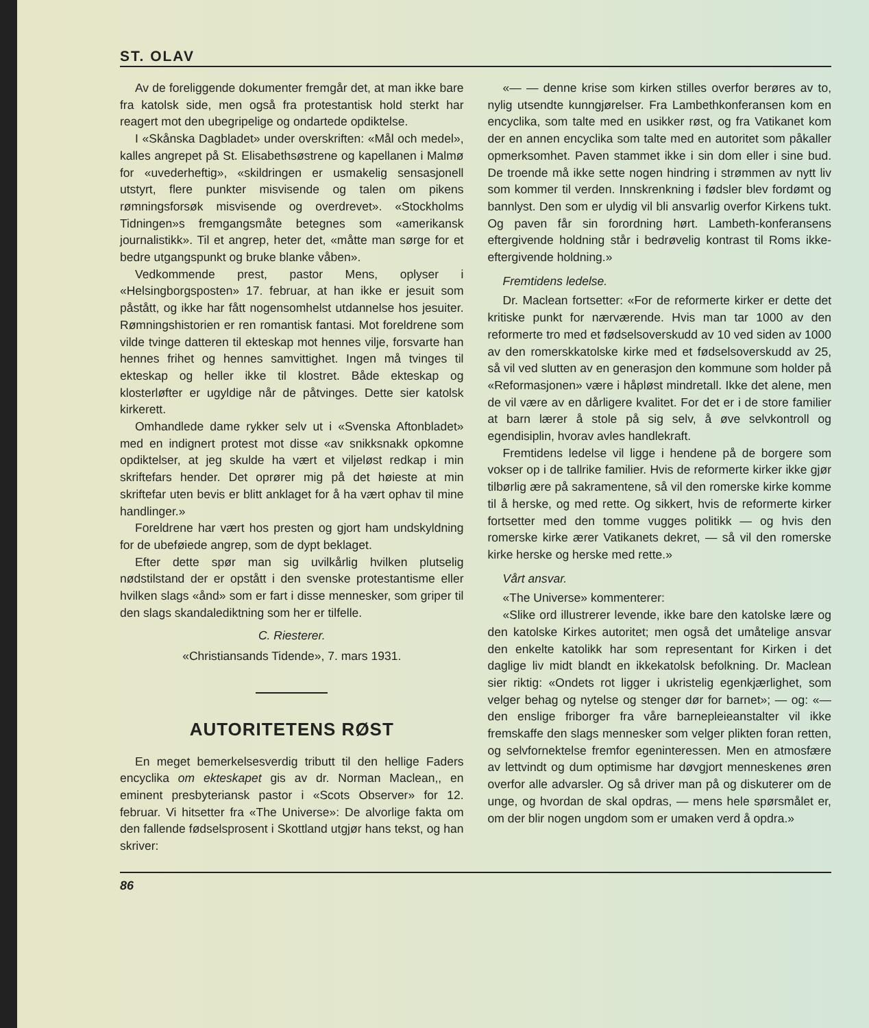ST. OLAV
Av de foreliggende dokumenter fremgår det, at man ikke bare fra katolsk side, men også fra protestantisk hold sterkt har reagert mot den ubegripelige og ondartede opdiktelse.
I «Skånska Dagbladet» under overskriften: «Mål och medel», kalles angrepet på St. Elisabethsøstrene og kapellanen i Malmø for «uvederheftig», «skildringen er usmakelig sensasjonell utstyrt, flere punkter misvisende og talen om pikens rømningsforsøk misvisende og overdrevet». «Stockholms Tidningen»s fremgangsmåte betegnes som «amerikansk journalistikk». Til et angrep, heter det, «måtte man sørge for et bedre utgangspunkt og bruke blanke våben».
Vedkommende prest, pastor Mens, oplyser i «Helsingborgsposten» 17. februar, at han ikke er jesuit som påstått, og ikke har fått nogensomhelst utdannelse hos jesuiter. Rømningshistorien er ren romantisk fantasi. Mot foreldrene som vilde tvinge datteren til ekteskap mot hennes vilje, forsvarte han hennes frihet og hennes samvittighet. Ingen må tvinges til ekteskap og heller ikke til klostret. Både ekteskap og klosterløfter er ugyldige når de påtvinges. Dette sier katolsk kirkerett.
Omhandlede dame rykker selv ut i «Svenska Aftonbladet» med en indignert protest mot disse «av snikksnakk opkomne opdiktelser, at jeg skulde ha vært et viljeløst redkap i min skriftefars hender. Det oprører mig på det høieste at min skriftefar uten bevis er blitt anklaget for å ha vært ophav til mine handlinger.»
Foreldrene har vært hos presten og gjort ham undskyldning for de ubeføiede angrep, som de dypt beklaget.
Efter dette spør man sig uvilkårlig hvilken plutselig nødstilstand der er opstått i den svenske protestantisme eller hvilken slags «ånd» som er fart i disse mennesker, som griper til den slags skandalediktning som her er tilfelle.
C. Riesterer.
«Christiansands Tidende», 7. mars 1931.
AUTORITETENS RØST
En meget bemerkelsesverdig tributt til den hellige Faders encyclika om ekteskapet gis av dr. Norman Maclean,, en eminent presbyteriansk pastor i «Scots Observer» for 12. februar. Vi hitsetter fra «The Universe»: De alvorlige fakta om den fallende fødselsprosent i Skottland utgjør hans tekst, og han skriver:
«— — denne krise som kirken stilles overfor berøres av to, nylig utsendte kunngjørelser. Fra Lambethkonferansen kom en encyclika, som talte med en usikker røst, og fra Vatikanet kom der en annen encyclika som talte med en autoritet som påkaller opmerksomhet. Paven stammet ikke i sin dom eller i sine bud. De troende må ikke sette nogen hindring i strømmen av nytt liv som kommer til verden. Innskrenkning i fødsler blev fordømt og bannlyst. Den som er ulydig vil bli ansvarlig overfor Kirkens tukt. Og paven får sin forordning hørt. Lambeth-konferansens eftergivende holdning står i bedrøvelig kontrast til Roms ikke-eftergivende holdning.»
Fremtidens ledelse.
Dr. Maclean fortsetter: «For de reformerte kirker er dette det kritiske punkt for nærværende. Hvis man tar 1000 av den reformerte tro med et fødselsoverskudd av 10 ved siden av 1000 av den romerskkatolske kirke med et fødselsoverskudd av 25, så vil ved slutten av en generasjon den kommune som holder på «Reformasjonen» være i håpløst mindretall. Ikke det alene, men de vil være av en dårligere kvalitet. For det er i de store familier at barn lærer å stole på sig selv, å øve selvkontroll og egendisiplin, hvorav avles handlekraft.
Fremtidens ledelse vil ligge i hendene på de borgere som vokser op i de tallrike familier. Hvis de reformerte kirker ikke gjør tilbørlig ære på sakramentene, så vil den romerske kirke komme til å herske, og med rette. Og sikkert, hvis de reformerte kirker fortsetter med den tomme vugges politikk — og hvis den romerske kirke ærer Vatikanets dekret, — så vil den romerske kirke herske og herske med rette.»
Vårt ansvar.
«The Universe» kommenterer:
«Slike ord illustrerer levende, ikke bare den katolske lære og den katolske Kirkes autoritet; men også det umåtelige ansvar den enkelte katolikk har som representant for Kirken i det daglige liv midt blandt en ikkekatolsk befolkning. Dr. Maclean sier riktig: «Ondets rot ligger i ukristelig egenkjærlighet, som velger behag og nytelse og stenger dør for barnet»; — og: «— den enslige friborger fra våre barnepleieanstalter vil ikke fremskaffe den slags mennesker som velger plikten foran retten, og selvfornektelse fremfor egeninteressen. Men en atmosfære av lettvindt og dum optimisme har døvgjort menneskenes øren overfor alle advarsler. Og så driver man på og diskuterer om de unge, og hvordan de skal opdras, — mens hele spørsmålet er, om der blir nogen ungdom som er umaken verd å opdra.»
86